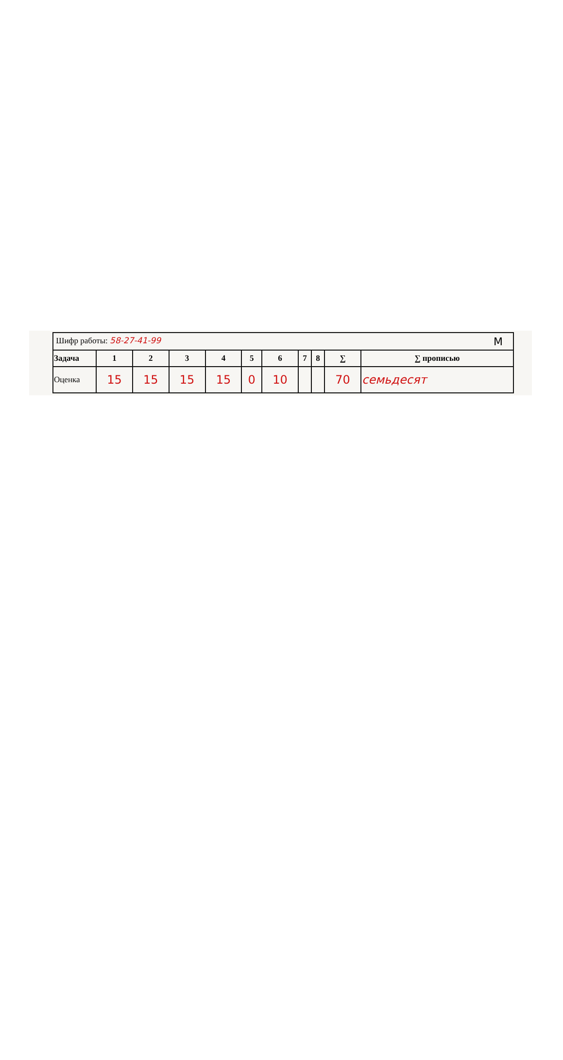| Шифр работы: 58-27-41-99 M | | | | | | | | | | |
| Задача | 1 | 2 | 3 | 4 | 5 | 6 | 7 | 8 | ∑ | ∑ прописью |
| Оценка | 15 | 15 | 15 | 15 | 0 | 10 | | | 70 | семьдесят |